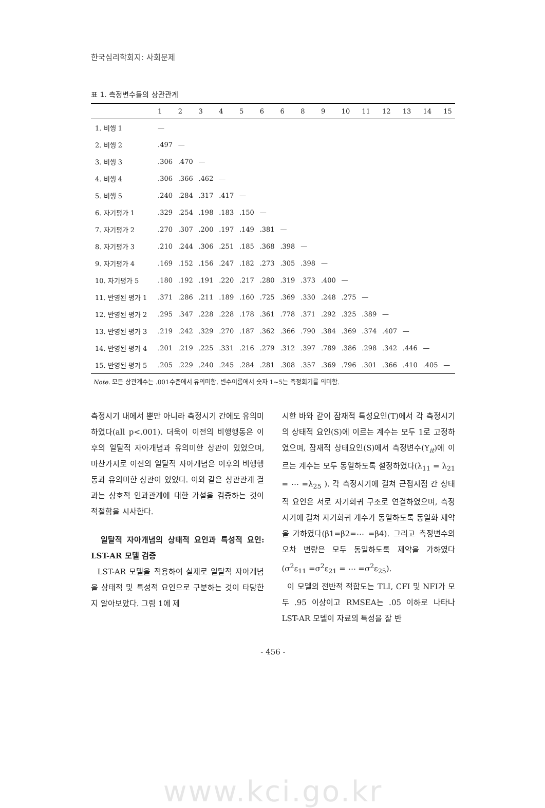한국심리학회지: 사회문제
표 1. 측정변수들의 상관관계
| | 1 | 2 | 3 | 4 | 5 | 6 | 6 | 8 | 9 | 10 | 11 | 12 | 13 | 14 | 15 |
| --- | --- | --- | --- | --- | --- | --- | --- | --- | --- | --- | --- | --- | --- | --- | --- |
| 1. 비행 1 | — | | | | | | | | | | | | | | |
| 2. 비행 2 | .497 | — | | | | | | | | | | | | | |
| 3. 비행 3 | .306 | .470 | — | | | | | | | | | | | | |
| 4. 비행 4 | .306 | .366 | .462 | — | | | | | | | | | | | |
| 5. 비행 5 | .240 | .284 | .317 | .417 | — | | | | | | | | | | |
| 6. 자기평가 1 | .329 | .254 | .198 | .183 | .150 | — | | | | | | | | | |
| 7. 자기평가 2 | .270 | .307 | .200 | .197 | .149 | .381 | — | | | | | | | | |
| 8. 자기평가 3 | .210 | .244 | .306 | .251 | .185 | .368 | .398 | — | | | | | | | |
| 9. 자기평가 4 | .169 | .152 | .156 | .247 | .182 | .273 | .305 | .398 | — | | | | | | |
| 10. 자기평가 5 | .180 | .192 | .191 | .220 | .217 | .280 | .319 | .373 | .400 | — | | | | | |
| 11. 반영된 평가 1 | .371 | .286 | .211 | .189 | .160 | .725 | .369 | .330 | .248 | .275 | — | | | | |
| 12. 반영된 평가 2 | .295 | .347 | .228 | .228 | .178 | .361 | .778 | .371 | .292 | .325 | .389 | — | | | |
| 13. 반영된 평가 3 | .219 | .242 | .329 | .270 | .187 | .362 | .366 | .790 | .384 | .369 | .374 | .407 | — | | |
| 14. 반영된 평가 4 | .201 | .219 | .225 | .331 | .216 | .279 | .312 | .397 | .789 | .386 | .298 | .342 | .446 | — | |
| 15. 반영된 평가 5 | .205 | .229 | .240 | .245 | .284 | .281 | .308 | .357 | .369 | .796 | .301 | .366 | .410 | .405 | — |
Note. 모든 상관계수는 .001수준에서 유의미함. 변수이름에서 숫자 1~5는 측정회기를 의미함.
측정시기 내에서 뿐만 아니라 측정시기 간에도 유의미하였다(all p<.001). 더욱이 이전의 비행행동은 이후의 일탈적 자아개념과 유의미한 상관이 있었으며, 마찬가지로 이전의 일탈적 자아개념은 이후의 비행행동과 유의미한 상관이 있었다. 이와 같은 상관관계 결과는 상호적 인과관계에 대한 가설을 검증하는 것이 적절함을 시사한다.
일탈적 자아개념의 상태적 요인과 특성적 요인: LST-AR 모델 검증
LST-AR 모델을 적용하여 실제로 일탈적 자아개념을 상태적 및 특성적 요인으로 구분하는 것이 타당한지 알아보았다. 그림 1에 제
시한 바와 같이 잠재적 특성요인(T)에서 각 측정시기의 상태적 요인(S)에 이르는 계수는 모두 1로 고정하였으며, 잠재적 상태요인(S)에서 측정변수(Y<sub>it</sub>)에 이르는 계수는 모두 동일하도록 설정하였다(λ<sub>11</sub> = λ<sub>21</sub> = ⋯ =λ<sub>25</sub> ). 각 측정시기에 걸쳐 근접시점 간 상태적 요인은 서로 자기회귀 구조로 연결하였으며, 측정시기에 걸쳐 자기회귀 계수가 동일하도록 동일화 제약을 가하였다(β1=β2=⋯ =β4). 그리고 측정변수의 오차 변량은 모두 동일하도록 제약을 가하였다(σ<sup>2</sup>ε<sub>11</sub> =σ<sup>2</sup>ε<sub>21</sub> = ⋯ =σ<sup>2</sup>ε<sub>25</sub>).
이 모델의 전반적 적합도는 TLI, CFI 및 NFI가 모두 .95 이상이고 RMSEA는 .05 이하로 나타나 LST-AR 모델이 자료의 특성을 잘 반
- 456 -
www.kci.go.kr